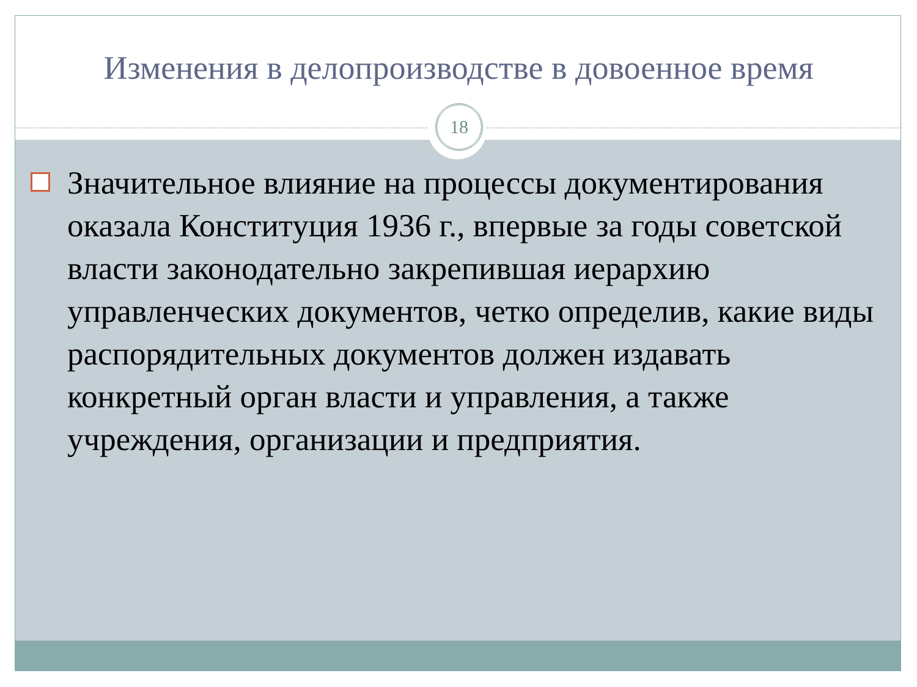Изменения в делопроизводстве в довоенное время
18
Значительное влияние на процессы документирования оказала Конституция 1936 г., впервые за годы советской власти законодательно закрепившая иерархию управленческих документов, четко определив, какие виды распорядительных документов должен издавать конкретный орган власти и управления, а также учреждения, организации и предприятия.